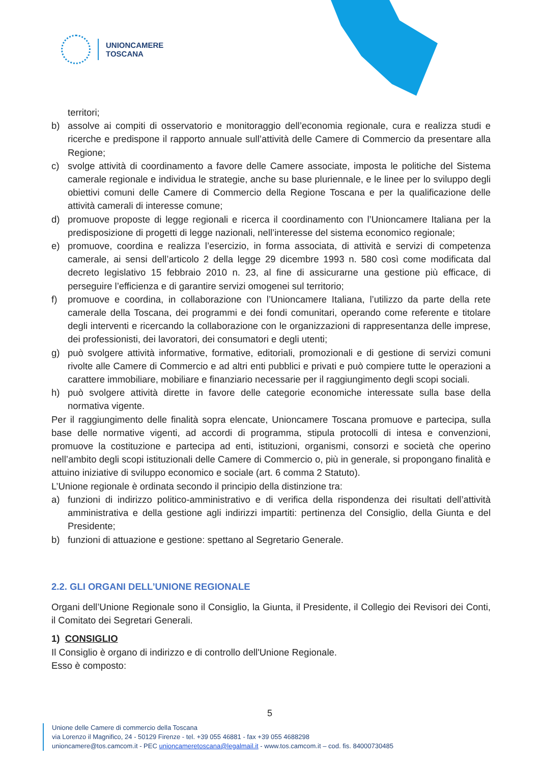UNIONCAMERE
TOSCANA
territori;
b) assolve ai compiti di osservatorio e monitoraggio dell’economia regionale, cura e realizza studi e ricerche e predispone il rapporto annuale sull’attività delle Camere di Commercio da presentare alla Regione;
c) svolge attività di coordinamento a favore delle Camere associate, imposta le politiche del Sistema camerale regionale e individua le strategie, anche su base pluriennale, e le linee per lo sviluppo degli obiettivi comuni delle Camere di Commercio della Regione Toscana e per la qualificazione delle attività camerali di interesse comune;
d) promuove proposte di legge regionali e ricerca il coordinamento con l’Unioncamere Italiana per la predisposizione di progetti di legge nazionali, nell’interesse del sistema economico regionale;
e) promuove, coordina e realizza l’esercizio, in forma associata, di attività e servizi di competenza camerale, ai sensi dell’articolo 2 della legge 29 dicembre 1993 n. 580 così come modificata dal decreto legislativo 15 febbraio 2010 n. 23, al fine di assicurarne una gestione più efficace, di perseguire l’efficienza e di garantire servizi omogenei sul territorio;
f) promuove e coordina, in collaborazione con l’Unioncamere Italiana, l’utilizzo da parte della rete camerale della Toscana, dei programmi e dei fondi comunitari, operando come referente e titolare degli interventi e ricercando la collaborazione con le organizzazioni di rappresentanza delle imprese, dei professionisti, dei lavoratori, dei consumatori e degli utenti;
g) può svolgere attività informative, formative, editoriali, promozionali e di gestione di servizi comuni rivolte alle Camere di Commercio e ad altri enti pubblici e privati e può compiere tutte le operazioni a carattere immobiliare, mobiliare e finanziario necessarie per il raggiungimento degli scopi sociali.
h) può svolgere attività dirette in favore delle categorie economiche interessate sulla base della normativa vigente.
Per il raggiungimento delle finalità sopra elencate, Unioncamere Toscana promuove e partecipa, sulla base delle normative vigenti, ad accordi di programma, stipula protocolli di intesa e convenzioni, promuove la costituzione e partecipa ad enti, istituzioni, organismi, consorzi e società che operino nell’ambito degli scopi istituzionali delle Camere di Commercio o, più in generale, si propongano finalità e attuino iniziative di sviluppo economico e sociale (art. 6 comma 2 Statuto).
L’Unione regionale è ordinata secondo il principio della distinzione tra:
a) funzioni di indirizzo politico-amministrativo e di verifica della rispondenza dei risultati dell’attività amministrativa e della gestione agli indirizzi impartiti: pertinenza del Consiglio, della Giunta e del Presidente;
b) funzioni di attuazione e gestione: spettano al Segretario Generale.
2.2. GLI ORGANI DELL’UNIONE REGIONALE
Organi dell’Unione Regionale sono il Consiglio, la Giunta, il Presidente, il Collegio dei Revisori dei Conti, il Comitato dei Segretari Generali.
1) CONSIGLIO
Il Consiglio è organo di indirizzo e di controllo dell'Unione Regionale.
Esso è composto:
5
Unione delle Camere di commercio della Toscana
via Lorenzo il Magnifico, 24 - 50129 Firenze - tel. +39 055 46881 - fax +39 055 4688298
unioncamere@tos.camcom.it - PEC unioncameretoscana@legalmail.it - www.tos.camcom.it – cod. fis. 84000730485